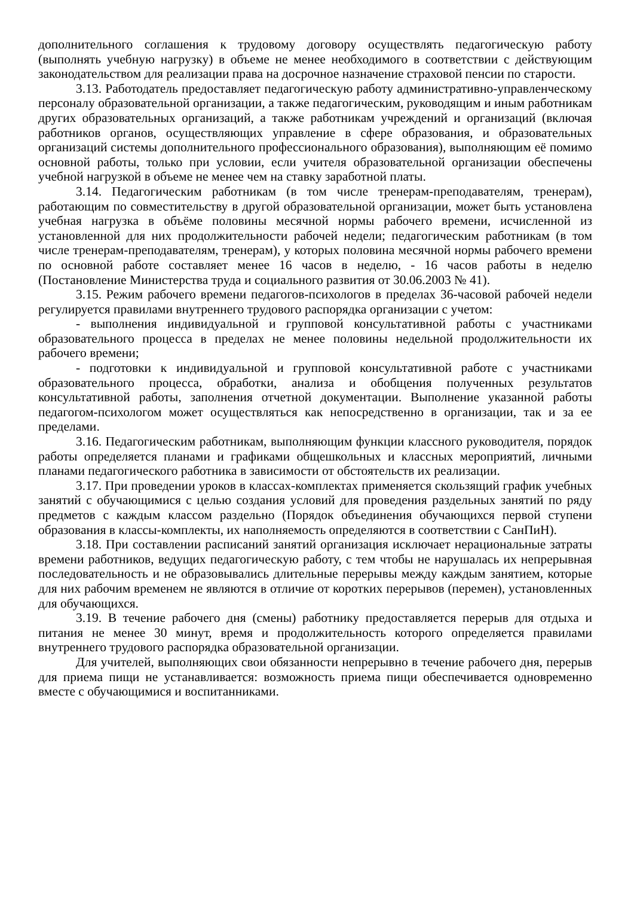дополнительного соглашения к трудовому договору осуществлять педагогическую работу (выполнять учебную нагрузку) в объеме не менее необходимого в соответствии с действующим законодательством для реализации права на досрочное назначение страховой пенсии по старости.
3.13. Работодатель предоставляет педагогическую работу административно-управленческому персоналу образовательной организации, а также педагогическим, руководящим и иным работникам других образовательных организаций, а также работникам учреждений и организаций (включая работников органов, осуществляющих управление в сфере образования, и образовательных организаций системы дополнительного профессионального образования), выполняющим её помимо основной работы, только при условии, если учителя образовательной организации обеспечены учебной нагрузкой в объеме не менее чем на ставку заработной платы.
3.14. Педагогическим работникам (в том числе тренерам-преподавателям, тренерам), работающим по совместительству в другой образовательной организации, может быть установлена учебная нагрузка в объёме половины месячной нормы рабочего времени, исчисленной из установленной для них продолжительности рабочей недели; педагогическим работникам (в том числе тренерам-преподавателям, тренерам), у которых половина месячной нормы рабочего времени по основной работе составляет менее 16 часов в неделю, - 16 часов работы в неделю (Постановление Министерства труда и социального развития от 30.06.2003 № 41).
3.15. Режим рабочего времени педагогов-психологов в пределах 36-часовой рабочей недели регулируется правилами внутреннего трудового распорядка организации с учетом:
- выполнения индивидуальной и групповой консультативной работы с участниками образовательного процесса в пределах не менее половины недельной продолжительности их рабочего времени;
- подготовки к индивидуальной и групповой консультативной работе с участниками образовательного процесса, обработки, анализа и обобщения полученных результатов консультативной работы, заполнения отчетной документации. Выполнение указанной работы педагогом-психологом может осуществляться как непосредственно в организации, так и за ее пределами.
3.16. Педагогическим работникам, выполняющим функции классного руководителя, порядок работы определяется планами и графиками общешкольных и классных мероприятий, личными планами педагогического работника в зависимости от обстоятельств их реализации.
3.17. При проведении уроков в классах-комплектах применяется скользящий график учебных занятий с обучающимися с целью создания условий для проведения раздельных занятий по ряду предметов с каждым классом раздельно (Порядок объединения обучающихся первой ступени образования в классы-комплекты, их наполняемость определяются в соответствии с СанПиН).
3.18. При составлении расписаний занятий организация исключает нерациональные затраты времени работников, ведущих педагогическую работу, с тем чтобы не нарушалась их непрерывная последовательность и не образовывались длительные перерывы между каждым занятием, которые для них рабочим временем не являются в отличие от коротких перерывов (перемен), установленных для обучающихся.
3.19. В течение рабочего дня (смены) работнику предоставляется перерыв для отдыха и питания не менее 30 минут, время и продолжительность которого определяется правилами внутреннего трудового распорядка образовательной организации.
Для учителей, выполняющих свои обязанности непрерывно в течение рабочего дня, перерыв для приема пищи не устанавливается: возможность приема пищи обеспечивается одновременно вместе с обучающимися и воспитанниками.